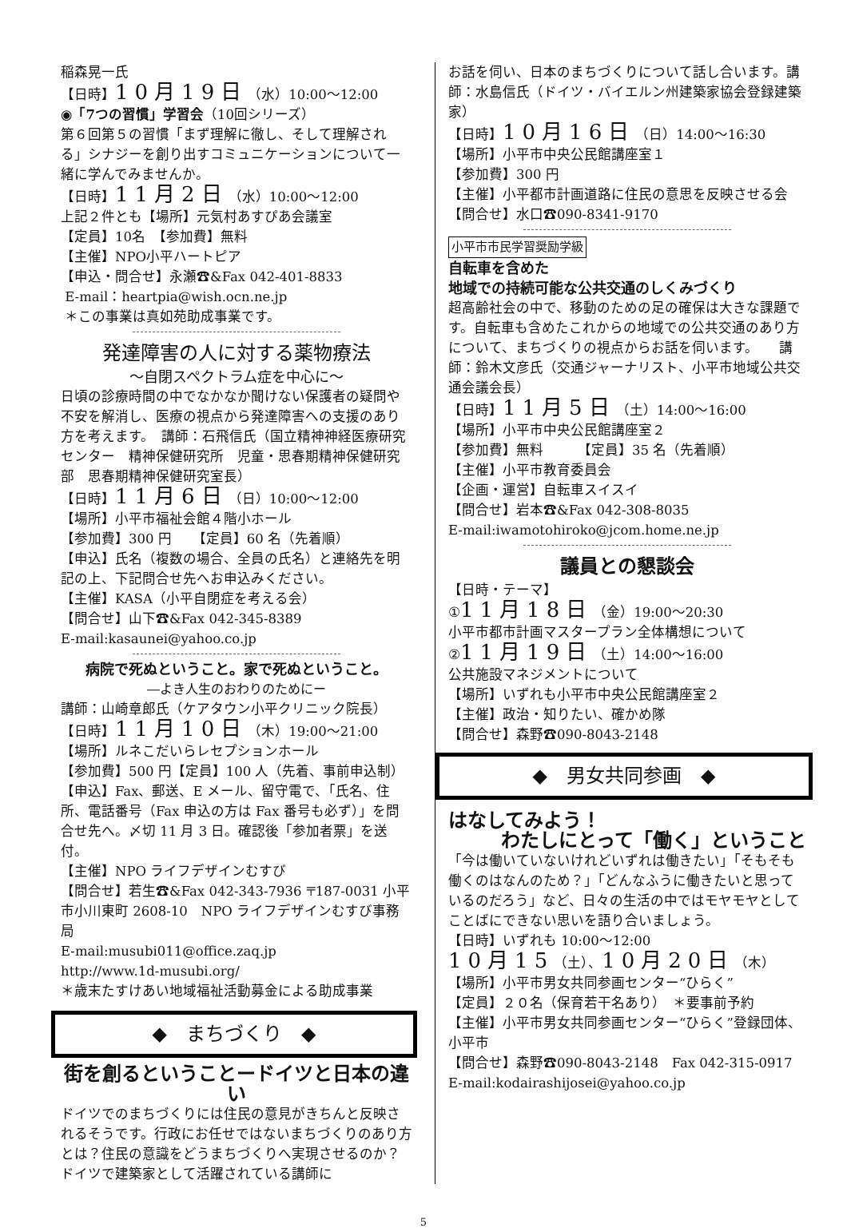稲森晃一氏
【日時】10月19日（水）10:00～12:00
◉「7つの習慣」学習会（10回シリーズ）
第６回第５の習慣「まず理解に徹し、そして理解される」シナジーを創り出すコミュニケーションについて一緒に学んでみませんか。
【日時】11月2日（水）10:00～12:00
上記２件とも【場所】元気村あすぴあ会議室
【定員】10名　【参加費】無料
【主催】NPO小平ハートピア
【申込・問合せ】永瀬☎&Fax 042-401-8833
E-mail：heartpia@wish.ocn.ne.jp
＊この事業は真如苑助成事業です。
発達障害の人に対する薬物療法
～自閉スペクトラム症を中心に～
日頃の診療時間の中でなかなか聞けない保護者の疑問や不安を解消し、医療の視点から発達障害への支援のあり方を考えます。　講師：石飛信氏（国立精神神経医療研究センター　精神保健研究所　児童・思春期精神保健研究部　思春期精神保健研究室長）
【日時】11月6日（日）10:00～12:00
【場所】小平市福祉会館４階小ホール
【参加費】300 円　　【定員】60 名（先着順）
【申込】氏名（複数の場合、全員の氏名）と連絡先を明記の上、下記問合せ先へお申込みください。
【主催】KASA（小平自閉症を考える会）
【問合せ】山下☎&Fax 042-345-8389
E-mail:kasaunei@yahoo.co.jp
病院で死ぬということ。家で死ぬということ。
―よき人生のおわりのためにー
講師：山崎章郎氏（ケアタウン小平クリニック院長）
【日時】11月10日（木）19:00～21:00
【場所】ルネこだいらレセプションホール
【参加費】500 円【定員】100 人（先着、事前申込制）
【申込】Fax、郵送、E メール、留守電で、「氏名、住所、電話番号（Fax 申込の方は Fax 番号も必ず）」を問合せ先へ。〆切 11 月 3 日。確認後「参加者票」を送付。
【主催】NPO ライフデザインむすび
【問合せ】若生☎&Fax 042-343-7936 〒187-0031 小平市小川東町 2608-10　NPO ライフデザインむすび事務局
E-mail:musubi011@office.zaq.jp
http://www.1d-musubi.org/
＊歳末たすけあい地域福祉活動募金による助成事業
◆　まちづくり　◆
街を創るということードイツと日本の違い
ドイツでのまちづくりには住民の意見がきちんと反映されるそうです。行政にお任せではないまちづくりのあり方とは？住民の意識をどうまちづくりへ実現させるのか？ドイツで建築家として活躍されている講師に
お話を伺い、日本のまちづくりについて話し合います。講師：水島信氏（ドイツ・バイエルン州建築家協会登録建築家）
【日時】10月16日（日）14:00～16:30
【場所】小平市中央公民館講座室１
【参加費】300 円
【主催】小平都市計画道路に住民の意思を反映させる会
【問合せ】水口☎090-8341-9170
小平市市民学習奨励学級
自転車を含めた
地域での持続可能な公共交通のしくみづくり
超高齢社会の中で、移動のための足の確保は大きな課題です。自転車も含めたこれからの地域での公共交通のあり方について、まちづくりの視点からお話を伺います。　　講師：鈴木文彦氏（交通ジャーナリスト、小平市地域公共交通会議会長）
【日時】11月5日（土）14:00～16:00
【場所】小平市中央公民館講座室２
【参加費】無料　　　【定員】35 名（先着順）
【主催】小平市教育委員会
【企画・運営】自転車スイスイ
【問合せ】岩本☎&Fax 042-308-8035
E-mail:iwamotohiroko@jcom.home.ne.jp
議員との懇談会
【日時・テーマ】
①11月18日（金）19:00～20:30
小平市都市計画マスタープラン全体構想について
②11月19日（土）14:00～16:00
公共施設マネジメントについて
【場所】いずれも小平市中央公民館講座室２
【主催】政治・知りたい、確かめ隊
【問合せ】森野☎090-8043-2148
◆　男女共同参画　◆
はなしてみよう！
わたしにとって「働く」ということ
「今は働いていないけれどいずれは働きたい」「そもそも働くのはなんのため？」「どんなふうに働きたいと思っているのだろう」など、日々の生活の中ではモヤモヤとしてことばにできない思いを語り合いましょう。
【日時】いずれも 10:00～12:00
10月15（土）、10月20日（木）
【場所】小平市男女共同参画センター“ひらく”
【定員】２０名（保育若干名あり）　＊要事前予約
【主催】小平市男女共同参画センター“ひらく”登録団体、小平市
【問合せ】森野☎090-8043-2148　Fax 042-315-0917
E-mail:kodairashijosei@yahoo.co.jp
5